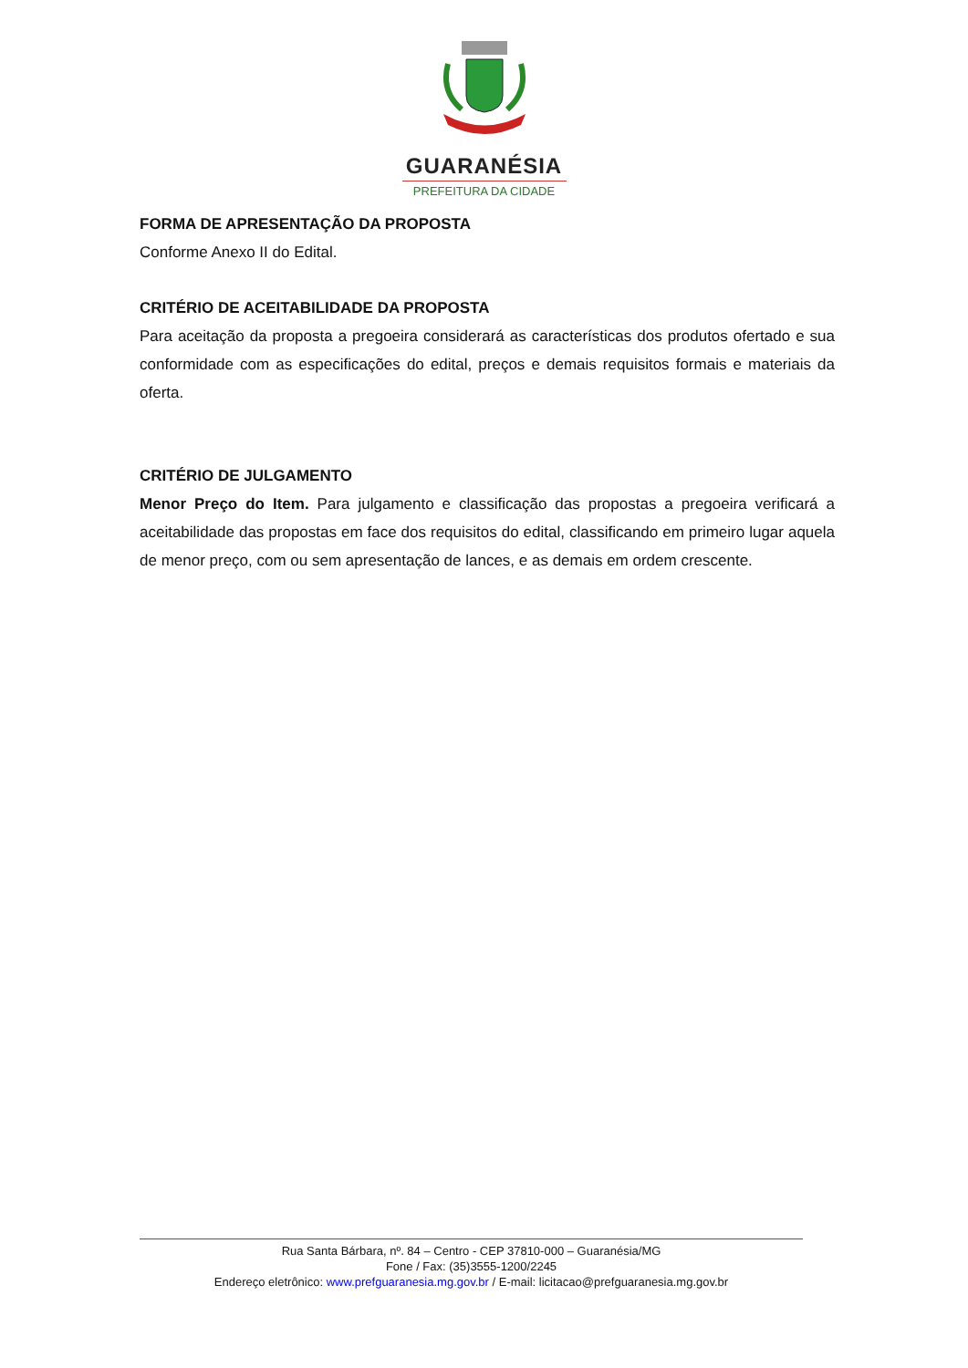GUARANÉSIA
PREFEITURA DA CIDADE
FORMA DE APRESENTAÇÃO DA PROPOSTA
Conforme Anexo II do Edital.
CRITÉRIO DE ACEITABILIDADE DA PROPOSTA
Para aceitação da proposta a pregoeira considerará as características dos produtos ofertado e sua conformidade com as especificações do edital, preços e demais requisitos formais e materiais da oferta.
CRITÉRIO DE JULGAMENTO
Menor Preço do Item. Para julgamento e classificação das propostas a pregoeira verificará a aceitabilidade das propostas em face dos requisitos do edital, classificando em primeiro lugar aquela de menor preço, com ou sem apresentação de lances, e as demais em ordem crescente.
Rua Santa Bárbara, nº. 84 – Centro - CEP 37810-000 – Guaranésia/MG
Fone / Fax: (35)3555-1200/2245
Endereço eletrônico: www.prefguaranesia.mg.gov.br / E-mail: licitacao@prefguaranesia.mg.gov.br